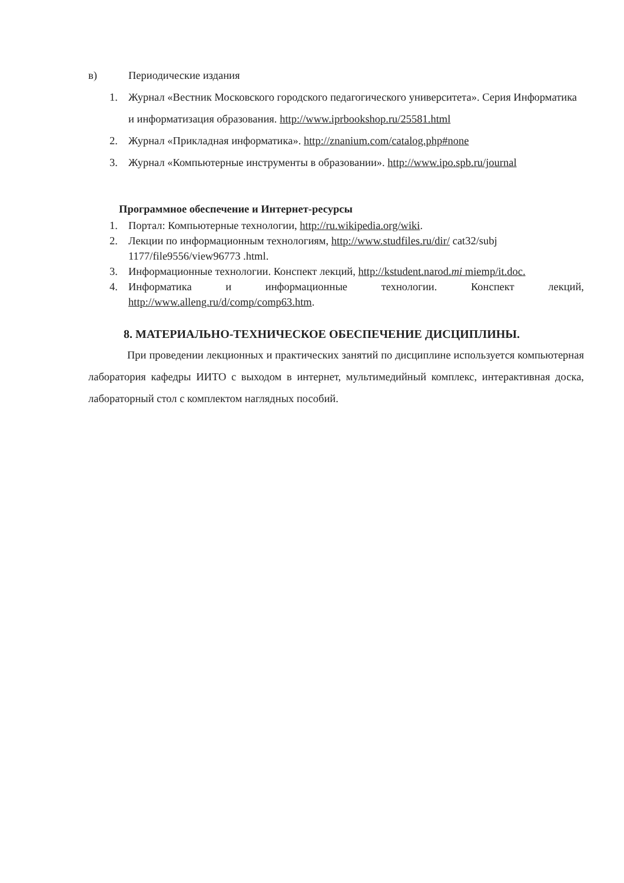в) Периодические издания
1. Журнал «Вестник Московского городского педагогического университета». Серия Информатика и информатизация образования. http://www.iprbookshop.ru/25581.html
2. Журнал «Прикладная информатика». http://znanium.com/catalog.php#none
3. Журнал «Компьютерные инструменты в образовании». http://www.ipo.spb.ru/journal
Программное обеспечение и Интернет-ресурсы
1. Портал: Компьютерные технологии, http://ru.wikipedia.org/wiki.
2. Лекции по информационным технологиям, http://www.studfiles.ru/dir/ cat32/subj 1177/file9556/view96773 .html.
3. Информационные технологии. Конспект лекций, http://kstudent.narod.mi miemp/it.doc.
4. Информатика и информационные технологии. Конспект лекций, http://www.alleng.ru/d/comp/comp63.htm.
8. МАТЕРИАЛЬНО-ТЕХНИЧЕСКОЕ ОБЕСПЕЧЕНИЕ ДИСЦИПЛИНЫ.
При проведении лекционных и практических занятий по дисциплине используется компьютерная лаборатория кафедры ИИТО с выходом в интернет, мультимедийный комплекс, интерактивная доска, лабораторный стол с комплектом наглядных пособий.